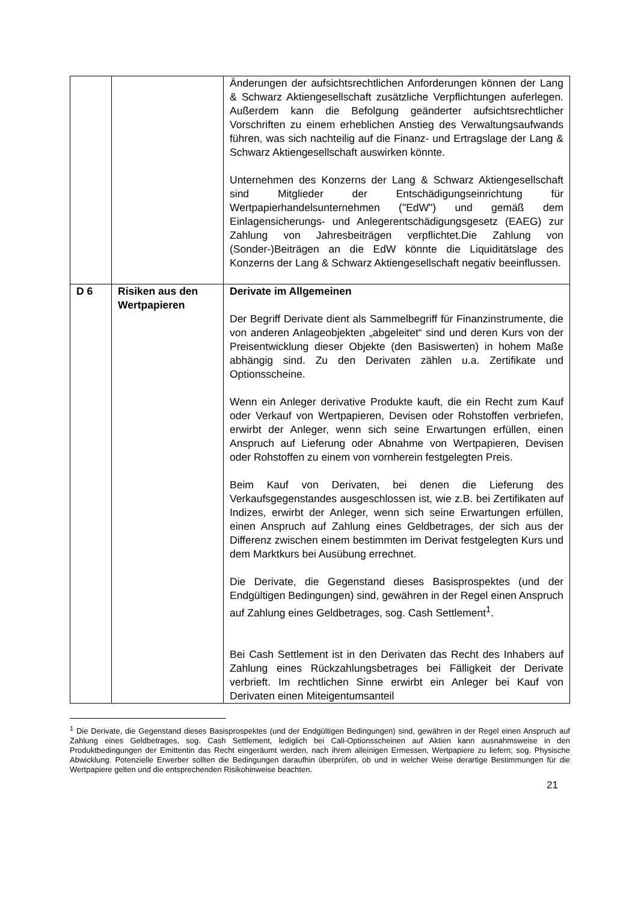| | | Änderungen der aufsichtsrechtlichen Anforderungen können der Lang & Schwarz Aktiengesellschaft zusätzliche Verpflichtungen auferlegen. Außerdem kann die Befolgung geänderter aufsichtsrechtlicher Vorschriften zu einem erheblichen Anstieg des Verwaltungsaufwands führen, was sich nachteilig auf die Finanz- und Ertragslage der Lang & Schwarz Aktiengesellschaft auswirken könnte. Unternehmen des Konzerns der Lang & Schwarz Aktiengesellschaft sind Mitglieder der Entschädigungseinrichtung für Wertpapierhandelsunternehmen ("EdW") und gemäß dem Einlagensicherungs- und Anlegerentschädigungsgesetz (EAEG) zur Zahlung von Jahresbeiträgen verpflichtet.Die Zahlung von (Sonder-)Beiträgen an die EdW könnte die Liquiditätslage des Konzerns der Lang & Schwarz Aktiengesellschaft negativ beeinflussen. |
| D 6 | Risiken aus den Wertpapieren | Derivate im Allgemeinen Der Begriff Derivate dient als Sammelbegriff für Finanzinstrumente, die von anderen Anlageobjekten „abgeleitet“ sind und deren Kurs von der Preisentwicklung dieser Objekte (den Basiswerten) in hohem Maße abhängig sind. Zu den Derivaten zählen u.a. Zertifikate und Optionsscheine. Wenn ein Anleger derivative Produkte kauft, die ein Recht zum Kauf oder Verkauf von Wertpapieren, Devisen oder Rohstoffen verbriefen, erwirbt der Anleger, wenn sich seine Erwartungen erfüllen, einen Anspruch auf Lieferung oder Abnahme von Wertpapieren, Devisen oder Rohstoffen zu einem von vornherein festgelegten Preis. Beim Kauf von Derivaten, bei denen die Lieferung des Verkaufsgegenstandes ausgeschlossen ist, wie z.B. bei Zertifikaten auf Indizes, erwirbt der Anleger, wenn sich seine Erwartungen erfüllen, einen Anspruch auf Zahlung eines Geldbetrages, der sich aus der Differenz zwischen einem bestimmten im Derivat festgelegten Kurs und dem Marktkurs bei Ausübung errechnet. Die Derivate, die Gegenstand dieses Basisprospektes (und der Endgültigen Bedingungen) sind, gewähren in der Regel einen Anspruch auf Zahlung eines Geldbetrages, sog. Cash Settlement<sup>1</sup>. Bei Cash Settlement ist in den Derivaten das Recht des Inhabers auf Zahlung eines Rückzahlungsbetrages bei Fälligkeit der Derivate verbrieft. Im rechtlichen Sinne erwirbt ein Anleger bei Kauf von Derivaten einen Miteigentumsanteil |
<sup>1</sup> Die Derivate, die Gegenstand dieses Basisprospektes (und der Endgültigen Bedingungen) sind, gewähren in der Regel einen Anspruch auf Zahlung eines Geldbetrages, sog. Cash Settlement, lediglich bei Call-Optionsscheinen auf Aktien kann ausnahmsweise in den Produktbedingungen der Emittentin das Recht eingeräumt werden, nach ihrem alleinigen Ermessen, Wertpapiere zu liefern; sog. Physische Abwicklung. Potenzielle Erwerber sollten die Bedingungen daraufhin überprüfen, ob und in welcher Weise derartige Bestimmungen für die Wertpapiere gelten und die entsprechenden Risikohinweise beachten.
21